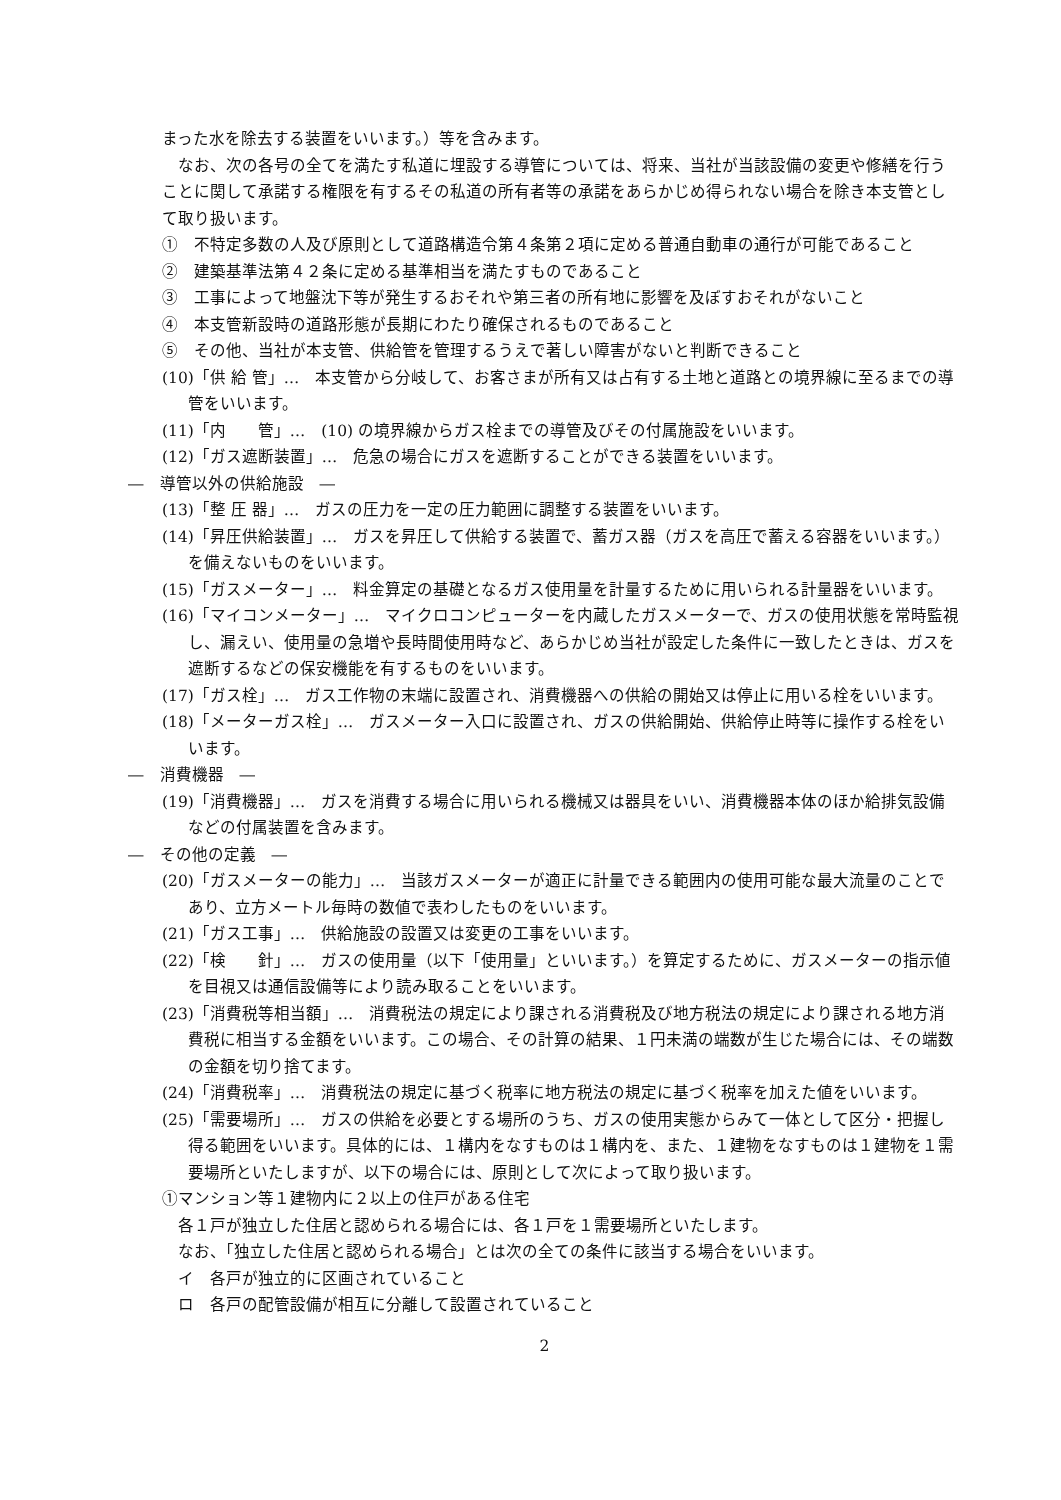まった水を除去する装置をいいます。）等を含みます。
　なお、次の各号の全てを満たす私道に埋設する導管については、将来、当社が当該設備の変更や修繕を行うことに関して承諾する権限を有するその私道の所有者等の承諾をあらかじめ得られない場合を除き本支管として取り扱います。
①　不特定多数の人及び原則として道路構造令第４条第２項に定める普通自動車の通行が可能であること
②　建築基準法第４２条に定める基準相当を満たすものであること
③　工事によって地盤沈下等が発生するおそれや第三者の所有地に影響を及ぼすおそれがないこと
④　本支管新設時の道路形態が長期にわたり確保されるものであること
⑤　その他、当社が本支管、供給管を管理するうえで著しい障害がないと判断できること
(10)「供 給 管」…　本支管から分岐して、お客さまが所有又は占有する土地と道路との境界線に至るまでの導管をいいます。
(11)「内　　管」…　(10) の境界線からガス栓までの導管及びその付属施設をいいます。
(12)「ガス遮断装置」…　危急の場合にガスを遮断することができる装置をいいます。
―　導管以外の供給施設　―
(13)「整 圧 器」…　ガスの圧力を一定の圧力範囲に調整する装置をいいます。
(14)「昇圧供給装置」…　ガスを昇圧して供給する装置で、蓄ガス器（ガスを高圧で蓄える容器をいいます。）を備えないものをいいます。
(15)「ガスメーター」…　料金算定の基礎となるガス使用量を計量するために用いられる計量器をいいます。
(16)「マイコンメーター」…　マイクロコンピューターを内蔵したガスメーターで、ガスの使用状態を常時監視し、漏えい、使用量の急増や長時間使用時など、あらかじめ当社が設定した条件に一致したときは、ガスを遮断するなどの保安機能を有するものをいいます。
(17)「ガス栓」…　ガス工作物の末端に設置され、消費機器への供給の開始又は停止に用いる栓をいいます。
(18)「メーターガス栓」…　ガスメーター入口に設置され、ガスの供給開始、供給停止時等に操作する栓をいいます。
―　消費機器　―
(19)「消費機器」…　ガスを消費する場合に用いられる機械又は器具をいい、消費機器本体のほか給排気設備などの付属装置を含みます。
―　その他の定義　―
(20)「ガスメーターの能力」…　当該ガスメーターが適正に計量できる範囲内の使用可能な最大流量のことであり、立方メートル毎時の数値で表わしたものをいいます。
(21)「ガス工事」…　供給施設の設置又は変更の工事をいいます。
(22)「検　　針」…　ガスの使用量（以下「使用量」といいます。）を算定するために、ガスメーターの指示値を目視又は通信設備等により読み取ることをいいます。
(23)「消費税等相当額」…　消費税法の規定により課される消費税及び地方税法の規定により課される地方消費税に相当する金額をいいます。この場合、その計算の結果、１円未満の端数が生じた場合には、その端数の金額を切り捨てます。
(24)「消費税率」…　消費税法の規定に基づく税率に地方税法の規定に基づく税率を加えた値をいいます。
(25)「需要場所」…　ガスの供給を必要とする場所のうち、ガスの使用実態からみて一体として区分・把握し得る範囲をいいます。具体的には、１構内をなすものは１構内を、また、１建物をなすものは１建物を１需要場所といたしますが、以下の場合には、原則として次によって取り扱います。
①マンション等１建物内に２以上の住戸がある住宅
　各１戸が独立した住居と認められる場合には、各１戸を１需要場所といたします。
　なお、「独立した住居と認められる場合」とは次の全ての条件に該当する場合をいいます。
　イ　各戸が独立的に区画されていること
　ロ　各戸の配管設備が相互に分離して設置されていること
2